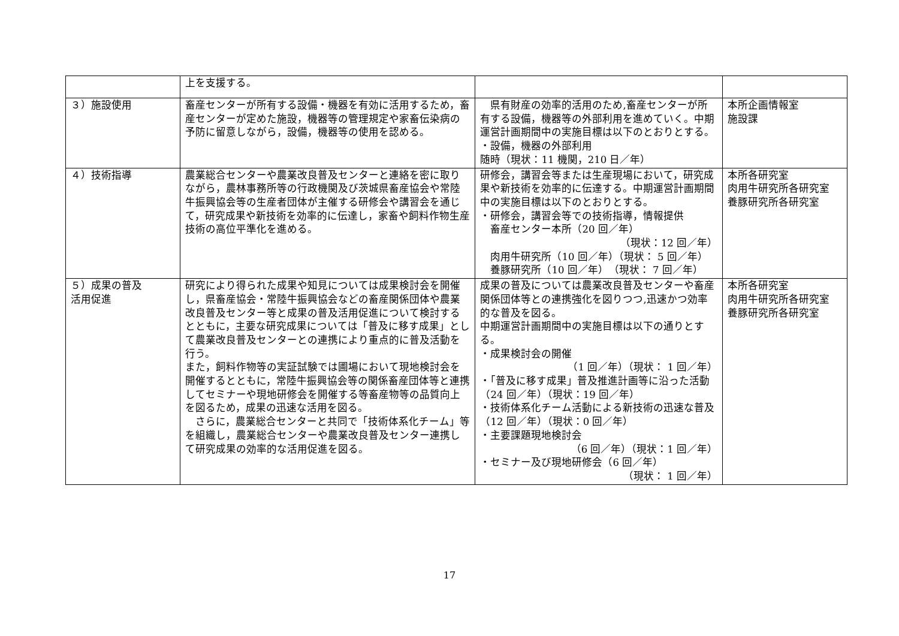| | 上を支援する。 | | |
| ３）施設使用 | 畜産センターが所有する設備・機器を有効に活用するため，畜産センターが定めた施設，機器等の管理規定や家畜伝染病の予防に留意しながら，設備，機器等の使用を認める。 | 県有財産の効率的活用のため,畜産センターが所有する設備，機器等の外部利用を進めていく。中期運営計画期間中の実施目標は以下のとおりとする。 ・設備，機器の外部利用 随時（現状：11 機関，210 日／年） | 本所企画情報室 施設課 |
| ４）技術指導 | 農業総合センターや農業改良普及センターと連絡を密に取りながら，農林事務所等の行政機関及び茨城県畜産協会や常陸牛振興協会等の生産者団体が主催する研修会や講習会を通じて，研究成果や新技術を効率的に伝達し，家畜や飼料作物生産技術の高位平準化を進める。 | 研修会，講習会等または生産現場において，研究成果や新技術を効率的に伝達する。中期運営計画期間中の実施目標は以下のとおりとする。 ・研修会，講習会等での技術指導，情報提供 畜産センター本所（20 回／年） （現状：12 回／年） 肉用牛研究所（10 回／年）（現状： 5 回／年） 養豚研究所（10 回／年） （現状： 7 回／年） | 本所各研究室 肉用牛研究所各研究室 養豚研究所各研究室 |
| ５）成果の普及 活用促進 | 研究により得られた成果や知見については成果検討会を開催し，県畜産協会・常陸牛振興協会などの畜産関係団体や農業改良普及センター等と成果の普及活用促進について検討するとともに，主要な研究成果については「普及に移す成果」として農業改良普及センターとの連携により重点的に普及活動を行う。 また，飼料作物等の実証試験では圃場において現地検討会を開催するとともに，常陸牛振興協会等の関係畜産団体等と連携してセミナーや現地研修会を開催する等畜産物等の品質向上を図るため，成果の迅速な活用を図る。 さらに，農業総合センターと共同で「技術体系化チーム」等を組織し，農業総合センターや農業改良普及センター連携して研究成果の効率的な活用促進を図る。 | 成果の普及については農業改良普及センターや畜産関係団体等との連携強化を図りつつ,迅速かつ効率的な普及を図る。 中期運営計画期間中の実施目標は以下の通りとする。 ・成果検討会の開催 （1 回／年）（現状： 1 回／年） ・「普及に移す成果」普及推進計画等に沿った活動 （24 回／年）（現状：19 回／年） ・技術体系化チーム活動による新技術の迅速な普及 （12 回／年）（現状：0 回／年） ・主要課題現地検討会 （6 回／年）（現状：1 回／年） ・セミナー及び現地研修会（6 回／年） （現状： 1 回／年） | 本所各研究室 肉用牛研究所各研究室 養豚研究所各研究室 |
17